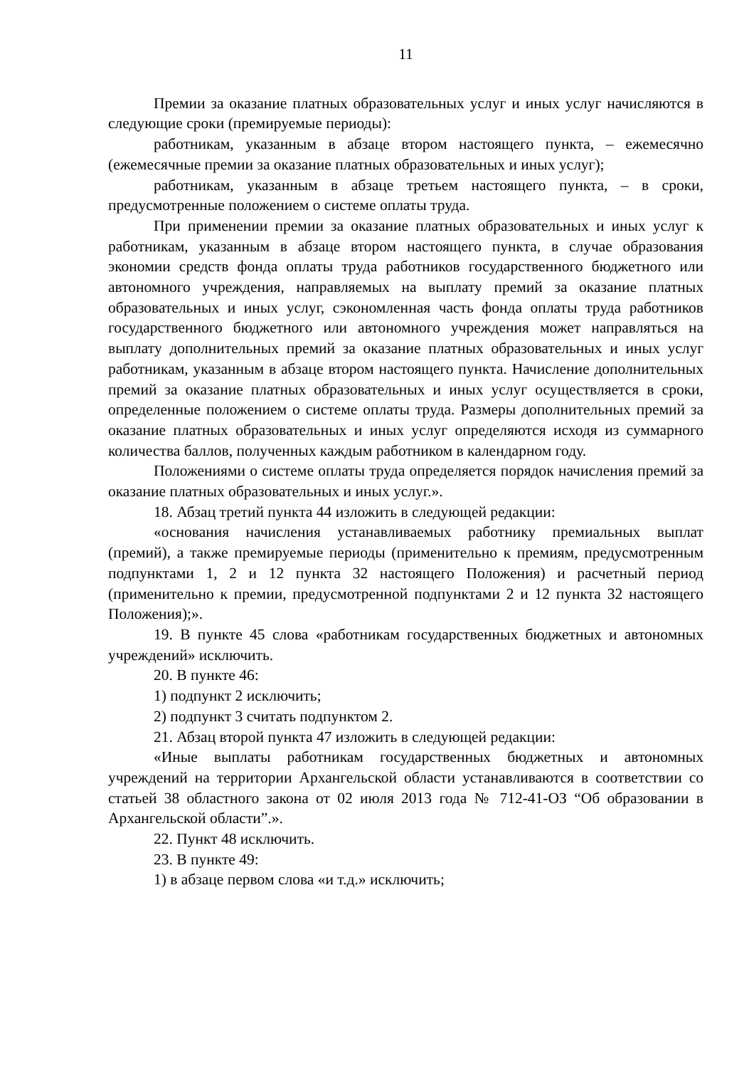11
Премии за оказание платных образовательных услуг и иных услуг начисляются в следующие сроки (премируемые периоды):
работникам, указанным в абзаце втором настоящего пункта, – ежемесячно (ежемесячные премии за оказание платных образовательных и иных услуг);
работникам, указанным в абзаце третьем настоящего пункта, – в сроки, предусмотренные положением о системе оплаты труда.
При применении премии за оказание платных образовательных и иных услуг к работникам, указанным в абзаце втором настоящего пункта, в случае образования экономии средств фонда оплаты труда работников государственного бюджетного или автономного учреждения, направляемых на выплату премий за оказание платных образовательных и иных услуг, сэкономленная часть фонда оплаты труда работников государственного бюджетного или автономного учреждения может направляться на выплату дополнительных премий за оказание платных образовательных и иных услуг работникам, указанным в абзаце втором настоящего пункта. Начисление дополнительных премий за оказание платных образовательных и иных услуг осуществляется в сроки, определенные положением о системе оплаты труда. Размеры дополнительных премий за оказание платных образовательных и иных услуг определяются исходя из суммарного количества баллов, полученных каждым работником в календарном году.
Положениями о системе оплаты труда определяется порядок начисления премий за оказание платных образовательных и иных услуг.».
18. Абзац третий пункта 44 изложить в следующей редакции:
«основания начисления устанавливаемых работнику премиальных выплат (премий), а также премируемые периоды (применительно к премиям, предусмотренным подпунктами 1, 2 и 12 пункта 32 настоящего Положения) и расчетный период (применительно к премии, предусмотренной подпунктами 2 и 12 пункта 32 настоящего Положения);».
19. В пункте 45 слова «работникам государственных бюджетных и автономных учреждений» исключить.
20. В пункте 46:
1) подпункт 2 исключить;
2) подпункт 3 считать подпунктом 2.
21. Абзац второй пункта 47 изложить в следующей редакции:
«Иные выплаты работникам государственных бюджетных и автономных учреждений на территории Архангельской области устанавливаются в соответствии со статьей 38 областного закона от 02 июля 2013 года № 712-41-ОЗ “Об образовании в Архангельской области”.».
22. Пункт 48 исключить.
23. В пункте 49:
1) в абзаце первом слова «и т.д.» исключить;